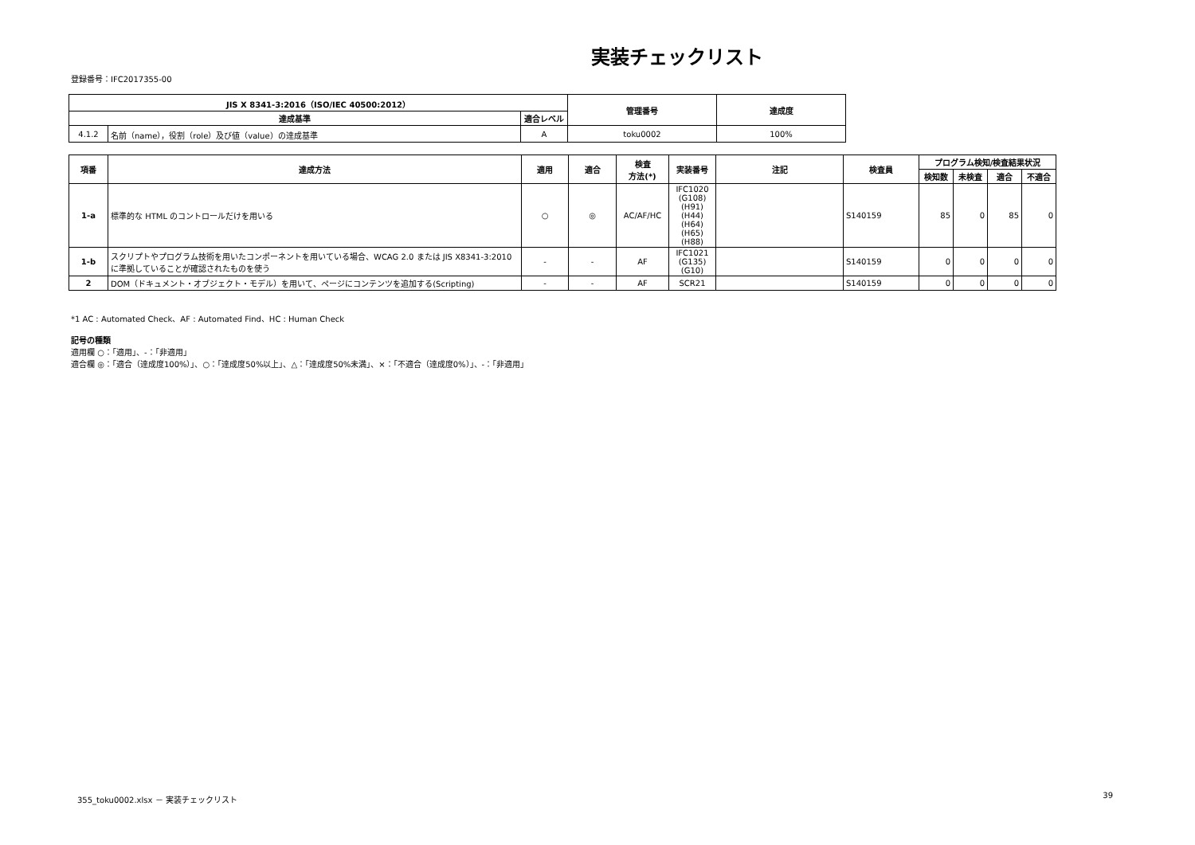実装チェックリスト
登録番号：IFC2017355-00
| JIS X 8341-3:2016（ISO/IEC 40500:2012） | | | 管理番号 | 達成度 |
| --- | --- | --- | --- | --- |
| 達成基準 | | 適合レベル | | |
| 4.1.2 | 名前（name），役割（role）及び値（value）の達成基準 | A | toku0002 | 100% |
| 項番 | 達成方法 | 適用 | 適合 | 検査 方法(*) | 実装番号 | 注記 | 検査員 | プログラム検知/検査結果状況 | | | |
| --- | --- | --- | --- | --- | --- | --- | --- | --- | --- | --- | --- |
| | | | | | | | | 検知数 | 未検査 | 適合 | 不適合 |
| 1-a | 標準的な HTML のコントロールだけを用いる | ○ | ◎ | AC/AF/HC | IFC1020 (G108) (H91) (H44) (H64) (H65) (H88) | | S140159 | 85 | 0 | 85 | 0 |
| 1-b | スクリプトやプログラム技術を用いたコンポーネントを用いている場合、WCAG 2.0 または JIS X8341-3:2010 に準拠していることが確認されたものを使う | - | - | AF | IFC1021 (G135) (G10) | | S140159 | 0 | 0 | 0 | 0 |
| 2 | DOM（ドキュメント・オブジェクト・モデル）を用いて、ページにコンテンツを追加する(Scripting) | - | - | AF | SCR21 | | S140159 | 0 | 0 | 0 | 0 |
*1 AC : Automated Check、AF : Automated Find、HC : Human Check
記号の種類
適用欄 ○：「適用」、-：「非適用」
適合欄 ◎：「適合（達成度100%）」、○：「達成度50%以上」、△：「達成度50%未満」、×：「不適合（達成度0%）」、-：「非適用」
355_toku0002.xlsx － 実装チェックリスト 39